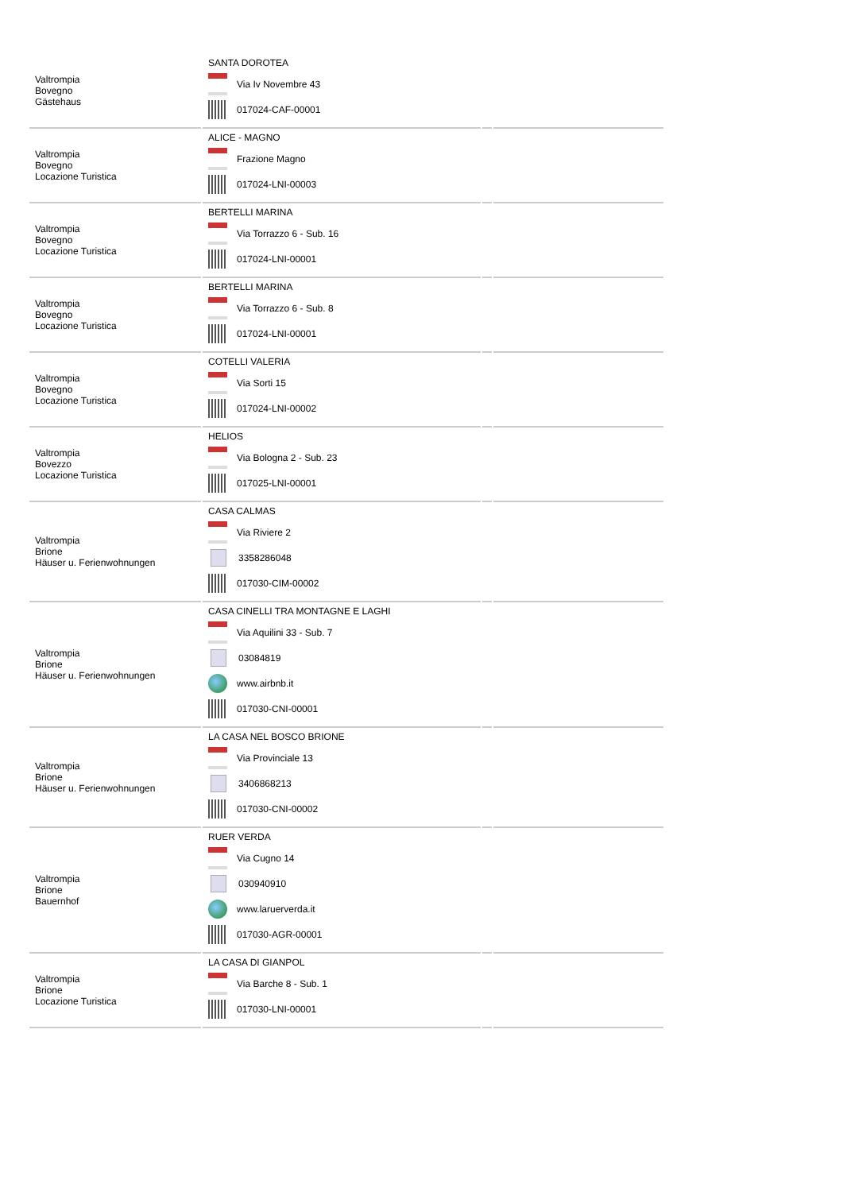| Valtrompia Bovegno Gästehaus | SANTA DOROTEA Via Iv Novembre 43 017024-CAF-00001 | | |
| Valtrompia Bovegno Locazione Turistica | ALICE - MAGNO Frazione Magno 017024-LNI-00003 | | |
| Valtrompia Bovegno Locazione Turistica | BERTELLI MARINA Via Torrazzo 6 - Sub. 16 017024-LNI-00001 | | |
| Valtrompia Bovegno Locazione Turistica | BERTELLI MARINA Via Torrazzo 6 - Sub. 8 017024-LNI-00001 | | |
| Valtrompia Bovegno Locazione Turistica | COTELLI VALERIA Via Sorti 15 017024-LNI-00002 | | |
| Valtrompia Bovezzo Locazione Turistica | HELIOS Via Bologna 2 - Sub. 23 017025-LNI-00001 | | |
| Valtrompia Brione Häuser u. Ferienwohnungen | CASA CALMAS Via Riviere 2 3358286048 017030-CIM-00002 | | |
| Valtrompia Brione Häuser u. Ferienwohnungen | CASA CINELLI TRA MONTAGNE E LAGHI Via Aquilini 33 - Sub. 7 03084819 www.airbnb.it 017030-CNI-00001 | | |
| Valtrompia Brione Häuser u. Ferienwohnungen | LA CASA NEL BOSCO BRIONE Via Provinciale 13 3406868213 017030-CNI-00002 | | |
| Valtrompia Brione Bauernhof | RUER VERDA Via Cugno 14 030940910 www.laruerverda.it 017030-AGR-00001 | | |
| Valtrompia Brione Locazione Turistica | LA CASA DI GIANPOL Via Barche 8 - Sub. 1 017030-LNI-00001 | | |